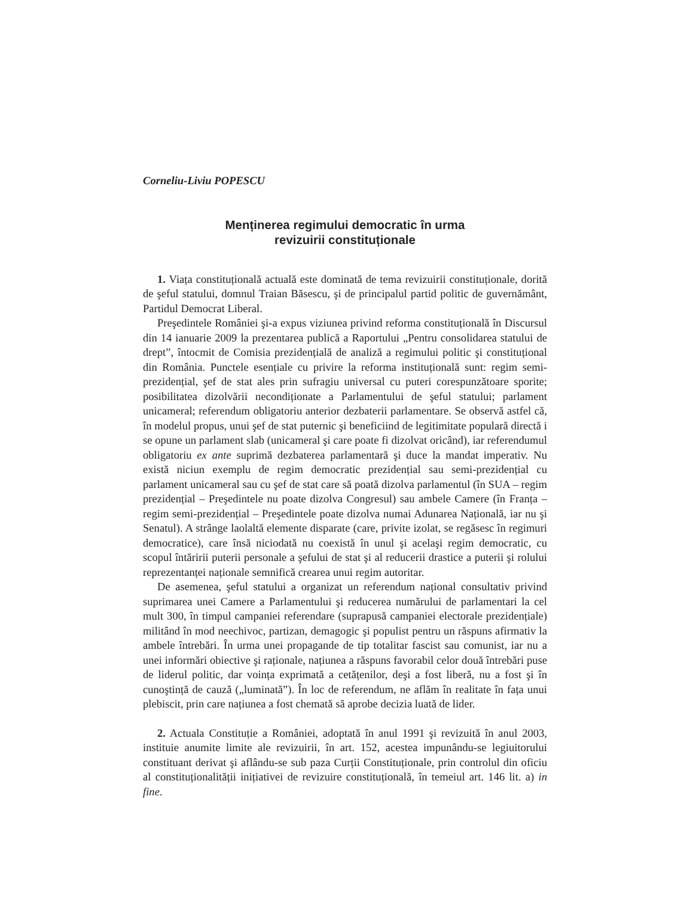Corneliu-Liviu POPESCU
Menținerea regimului democratic în urma
revizuirii constituționale
1. Viața constituțională actuală este dominată de tema revizuirii constituționale, dorită de şeful statului, domnul Traian Băsescu, şi de principalul partid politic de guvernământ, Partidul Democrat Liberal.
Preşedintele României şi-a expus viziunea privind reforma constituțională în Discursul din 14 ianuarie 2009 la prezentarea publică a Raportului „Pentru consolidarea statului de drept”, întocmit de Comisia prezidențială de analiză a regimului politic şi constituțional din România. Punctele esențiale cu privire la reforma instituțională sunt: regim semi-prezidențial, şef de stat ales prin sufragiu universal cu puteri corespunzătoare sporite; posibilitatea dizolvării necondiționate a Parlamentului de şeful statului; parlament unicameral; referendum obligatoriu anterior dezbaterii parlamentare. Se observă astfel că, în modelul propus, unui şef de stat puternic şi beneficiind de legitimitate populară directă i se opune un parlament slab (unicameral şi care poate fi dizolvat oricând), iar referendumul obligatoriu ex ante suprimă dezbaterea parlamentară şi duce la mandat imperativ. Nu există niciun exemplu de regim democratic prezidențial sau semi-prezidențial cu parlament unicameral sau cu şef de stat care să poată dizolva parlamentul (în SUA – regim prezidențial – Preşedintele nu poate dizolva Congresul) sau ambele Camere (în Franța – regim semi-prezidențial – Preşedintele poate dizolva numai Adunarea Națională, iar nu şi Senatul). A strânge laolaltă elemente disparate (care, privite izolat, se regăsesc în regimuri democratice), care însă niciodată nu coexistă în unul şi acelaşi regim democratic, cu scopul întăririi puterii personale a şefului de stat şi al reducerii drastice a puterii şi rolului reprezentanței naționale semnifică crearea unui regim autoritar.
De asemenea, şeful statului a organizat un referendum național consultativ privind suprimarea unei Camere a Parlamentului şi reducerea numărului de parlamentari la cel mult 300, în timpul campaniei referendare (suprapusă campaniei electorale prezidențiale) militând în mod neechivoc, partizan, demagogic şi populist pentru un răspuns afirmativ la ambele întrebări. În urma unei propagande de tip totalitar fascist sau comunist, iar nu a unei informări obiective şi raționale, națiunea a răspuns favorabil celor două întrebări puse de liderul politic, dar voința exprimată a cetățenilor, deşi a fost liberă, nu a fost şi în cunoştință de cauză („luminată”). În loc de referendum, ne aflăm în realitate în fața unui plebiscit, prin care națiunea a fost chemată să aprobe decizia luată de lider.
2. Actuala Constituție a României, adoptată în anul 1991 şi revizuită în anul 2003, instituie anumite limite ale revizuirii, în art. 152, acestea impunându-se legiuitorului constituant derivat şi aflându-se sub paza Curții Constituționale, prin controlul din oficiu al constituționalității inițiativei de revizuire constituțională, în temeiul art. 146 lit. a) in fine.